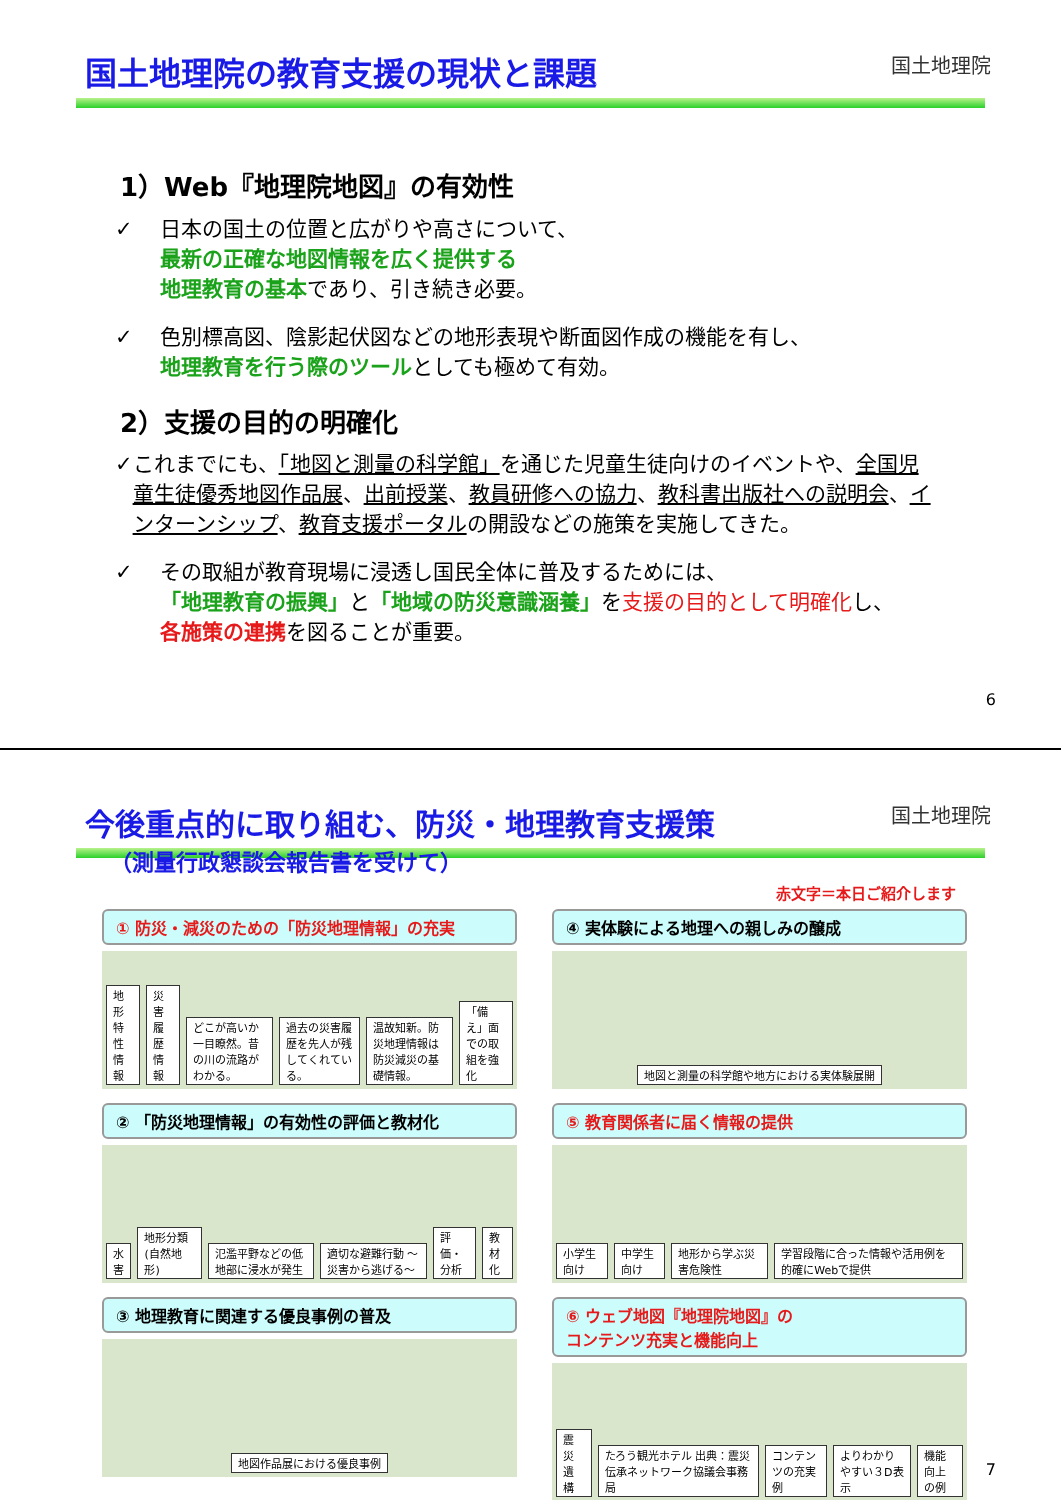国土地理院の教育支援の現状と課題
国土地理院
1）Web『地理院地図』の有効性
✓ 日本の国土の位置と広がりや高さについて、
最新の正確な地図情報を広く提供する
地理教育の基本であり、引き続き必要。
✓ 色別標高図、陰影起伏図などの地形表現や断面図作成の機能を有し、
地理教育を行う際のツールとしても極めて有効。
2）支援の目的の明確化
✓ これまでにも、「地図と測量の科学館」を通じた児童生徒向けのイベントや、全国児童生徒優秀地図作品展、出前授業、教員研修への協力、教科書出版社への説明会、インターンシップ、教育支援ポータルの開設などの施策を実施してきた。
✓ その取組が教育現場に浸透し国民全体に普及するためには、
「地理教育の振興」と「地域の防災意識涵養」を支援の目的として明確化し、
各施策の連携を図ることが重要。
6
今後重点的に取り組む、防災・地理教育支援策
国土地理院
（測量行政懇談会報告書を受けて）
赤文字＝本日ご紹介します
① 防災・減災のための「防災地理情報」の充実
地形特性情報 災害履歴情報 どこが高いか一目瞭然。昔の川の流路がわかる。 過去の災害履歴を先人が残してくれている。 温故知新。防災地理情報は防災減災の基礎情報。 「備え」面での取組を強化
④ 実体験による地理への親しみの醸成
地図と測量の科学館や地方における実体験展開
② 「防災地理情報」の有効性の評価と教材化
水害 地形分類(自然地形) 氾濫平野などの低地部に浸水が発生 適切な避難行動 ～災害から逃げる～ 評価・分析 教材化
⑤ 教育関係者に届く情報の提供
小学生向け 中学生向け 地形から学ぶ災害危険性 学習段階に合った情報や活用例を的確にWebで提供
③ 地理教育に関連する優良事例の普及
地図作品展における優良事例
⑥ ウェブ地図『地理院地図』の
コンテンツ充実と機能向上
震災遺構 たろう観光ホテル 出典：震災伝承ネットワーク協議会事務局 コンテンツの充実例 よりわかりやすい３D表示 機能向上の例
7